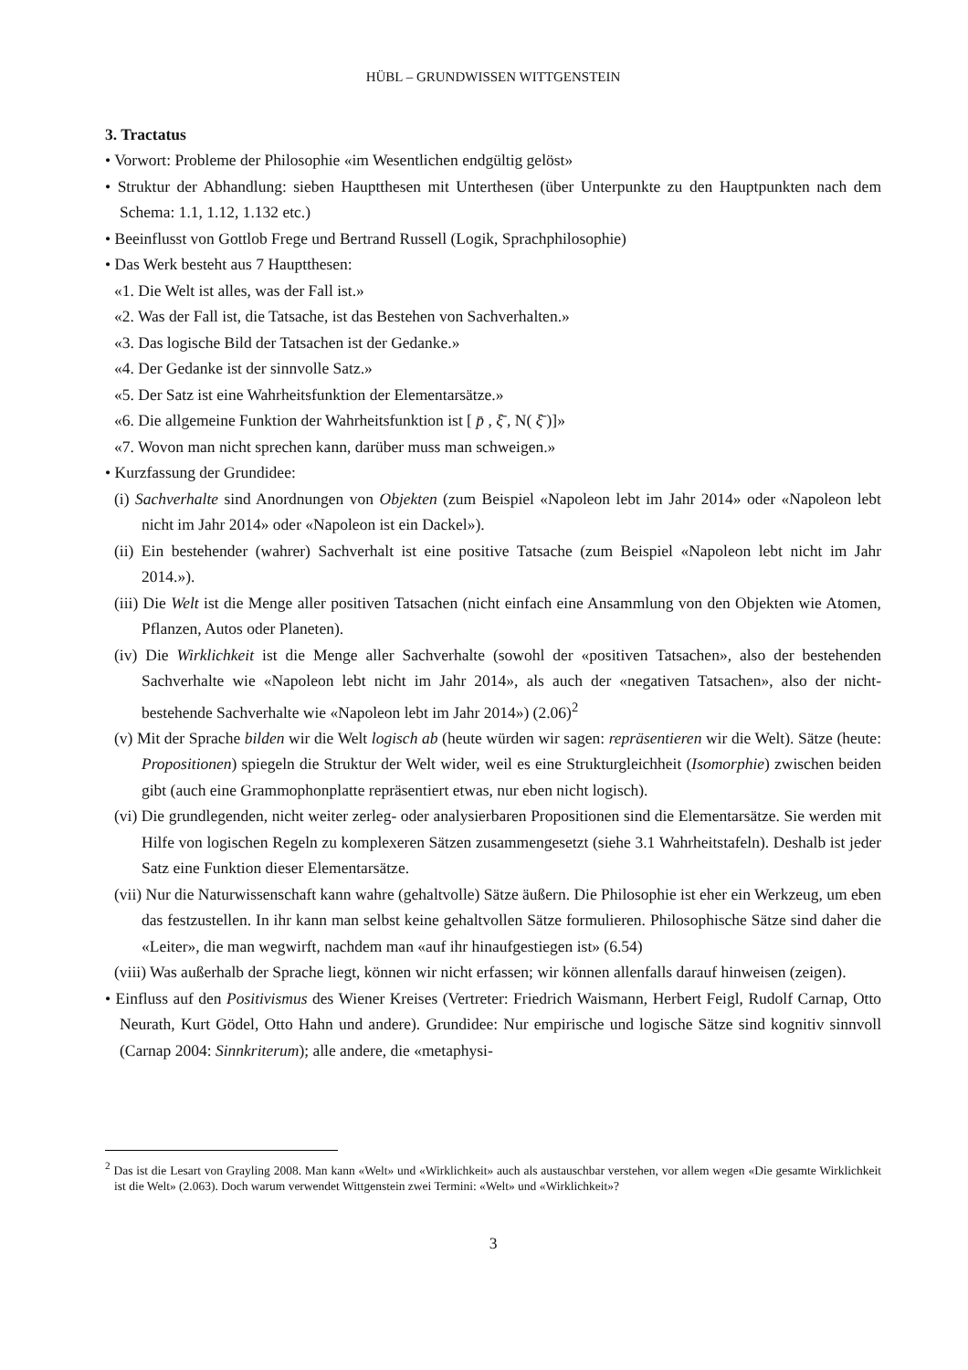HÜBL – GRUNDWISSEN WITTGENSTEIN
3. Tractatus
• Vorwort: Probleme der Philosophie «im Wesentlichen endgültig gelöst»
• Struktur der Abhandlung: sieben Hauptthesen mit Unterthesen (über Unterpunkte zu den Hauptpunkten nach dem Schema: 1.1, 1.12, 1.132 etc.)
• Beeinflusst von Gottlob Frege und Bertrand Russell (Logik, Sprachphilosophie)
• Das Werk besteht aus 7 Hauptthesen:
«1. Die Welt ist alles, was der Fall ist.»
«2. Was der Fall ist, die Tatsache, ist das Bestehen von Sachverhalten.»
«3. Das logische Bild der Tatsachen ist der Gedanke.»
«4. Der Gedanke ist der sinnvolle Satz.»
«5. Der Satz ist eine Wahrheitsfunktion der Elementarsätze.»
«6. Die allgemeine Funktion der Wahrheitsfunktion ist [ p̄ , ξ̄ , N( ξ̄ )]»
«7. Wovon man nicht sprechen kann, darüber muss man schweigen.»
• Kurzfassung der Grundidee:
(i) Sachverhalte sind Anordnungen von Objekten (zum Beispiel «Napoleon lebt im Jahr 2014» oder «Napoleon lebt nicht im Jahr 2014» oder «Napoleon ist ein Dackel»).
(ii) Ein bestehender (wahrer) Sachverhalt ist eine positive Tatsache (zum Beispiel «Napoleon lebt nicht im Jahr 2014.»).
(iii) Die Welt ist die Menge aller positiven Tatsachen (nicht einfach eine Ansammlung von den Objekten wie Atomen, Pflanzen, Autos oder Planeten).
(iv) Die Wirklichkeit ist die Menge aller Sachverhalte (sowohl der «positiven Tatsachen», also der bestehenden Sachverhalte wie «Napoleon lebt nicht im Jahr 2014», als auch der «negativen Tatsachen», also der nicht-bestehende Sachverhalte wie «Napoleon lebt im Jahr 2014») (2.06)<sup>2</sup>
(v) Mit der Sprache bilden wir die Welt logisch ab (heute würden wir sagen: repräsentieren wir die Welt). Sätze (heute: Propositionen) spiegeln die Struktur der Welt wider, weil es eine Strukturgleichheit (Isomorphie) zwischen beiden gibt (auch eine Grammophonplatte repräsentiert etwas, nur eben nicht logisch).
(vi) Die grundlegenden, nicht weiter zerleg- oder analysierbaren Propositionen sind die Elementarsätze. Sie werden mit Hilfe von logischen Regeln zu komplexeren Sätzen zusammengesetzt (siehe 3.1 Wahrheitstafeln). Deshalb ist jeder Satz eine Funktion dieser Elementarsätze.
(vii) Nur die Naturwissenschaft kann wahre (gehaltvolle) Sätze äußern. Die Philosophie ist eher ein Werkzeug, um eben das festzustellen. In ihr kann man selbst keine gehaltvollen Sätze formulieren. Philosophische Sätze sind daher die «Leiter», die man wegwirft, nachdem man «auf ihr hinaufgestiegen ist» (6.54)
(viii) Was außerhalb der Sprache liegt, können wir nicht erfassen; wir können allenfalls darauf hinweisen (zeigen).
• Einfluss auf den Positivismus des Wiener Kreises (Vertreter: Friedrich Waismann, Herbert Feigl, Rudolf Carnap, Otto Neurath, Kurt Gödel, Otto Hahn und andere). Grundidee: Nur empirische und logische Sätze sind kognitiv sinnvoll (Carnap 2004: Sinnkriterum); alle andere, die «metaphysi-
<sup>2</sup> Das ist die Lesart von Grayling 2008. Man kann «Welt» und «Wirklichkeit» auch als austauschbar verstehen, vor allem wegen «Die gesamte Wirklichkeit ist die Welt» (2.063). Doch warum verwendet Wittgenstein zwei Termini: «Welt» und «Wirklichkeit»?
3